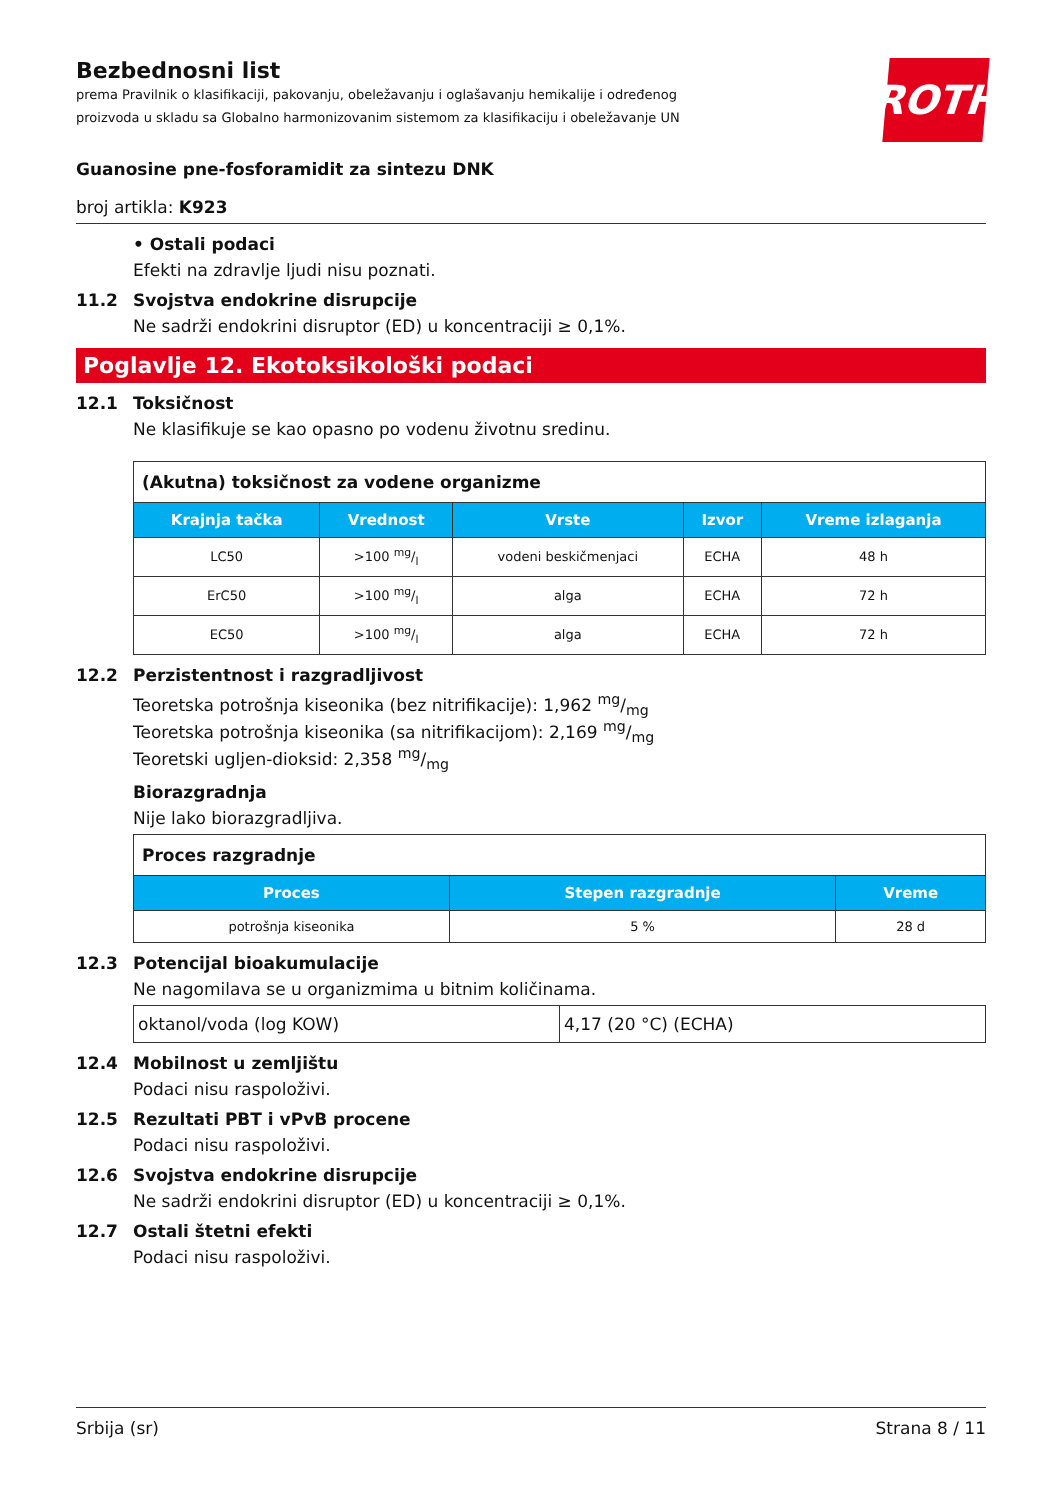ROTH
Bezbednosni list
prema Pravilnik o klasifikaciji, pakovanju, obeležavanju i oglašavanju hemikalije i određenog proizvoda u skladu sa Globalno harmonizovanim sistemom za klasifikaciju i obeležavanje UN
Guanosine pne-fosforamidit za sintezu DNK
broj artikla: K923
• Ostali podaci
Efekti na zdravlje ljudi nisu poznati.
11.2 Svojstva endokrine disrupcije
Ne sadrži endokrini disruptor (ED) u koncentraciji ≥ 0,1%.
Poglavlje 12. Ekotoksikološki podaci
12.1 Toksičnost
Ne klasifikuje se kao opasno po vodenu životnu sredinu.
| (Akutna) toksičnost za vodene organizme | | | | |
| Krajnja tačka | Vrednost | Vrste | Izvor | Vreme izlaganja |
| LC50 | >100 mg/l | vodeni beskičmenjaci | ECHA | 48 h |
| ErC50 | >100 mg/l | alga | ECHA | 72 h |
| EC50 | >100 mg/l | alga | ECHA | 72 h |
12.2 Perzistentnost i razgradljivost
Teoretska potrošnja kiseonika (bez nitrifikacije): 1,962 mg/mg
Teoretska potrošnja kiseonika (sa nitrifikacijom): 2,169 mg/mg
Teoretski ugljen-dioksid: 2,358 mg/mg
Biorazgradnja
Nije lako biorazgradljiva.
| Proces razgradnje | | |
| Proces | Stepen razgradnje | Vreme |
| potrošnja kiseonika | 5 % | 28 d |
12.3 Potencijal bioakumulacije
Ne nagomilava se u organizmima u bitnim količinama.
| oktanol/voda (log KOW) | 4,17 (20 °C) (ECHA) |
12.4 Mobilnost u zemljištu
Podaci nisu raspoloživi.
12.5 Rezultati PBT i vPvB procene
Podaci nisu raspoloživi.
12.6 Svojstva endokrine disrupcije
Ne sadrži endokrini disruptor (ED) u koncentraciji ≥ 0,1%.
12.7 Ostali štetni efekti
Podaci nisu raspoloživi.
Srbija (sr) Strana 8 / 11